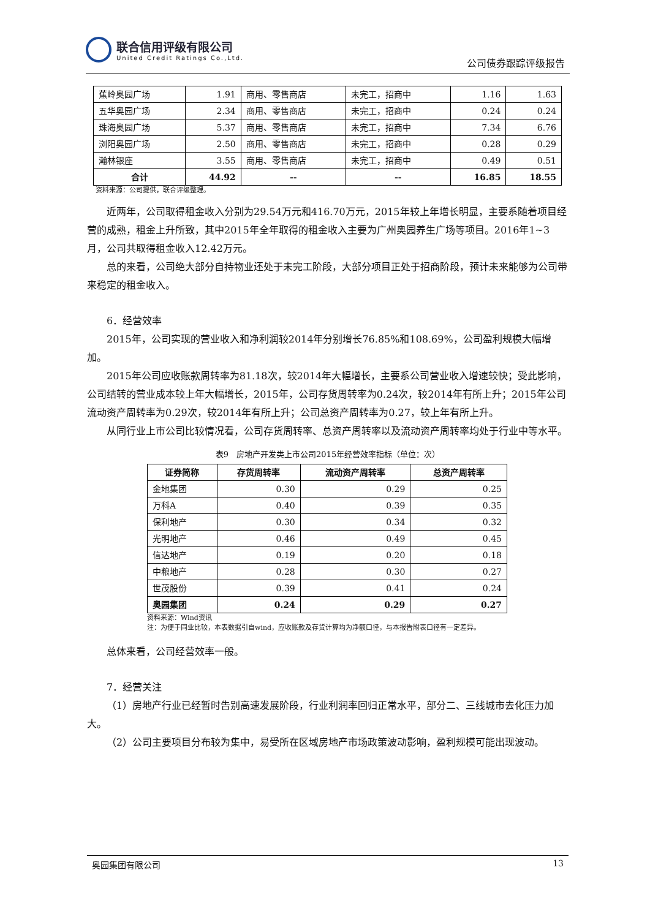联合信用评级有限公司
United Credit Ratings Co.,Ltd.
公司债券跟踪评级报告
| 蕉岭奥园广场 | 1.91 | 商用、零售商店 | 未完工，招商中 | 1.16 | 1.63 |
| 五华奥园广场 | 2.34 | 商用、零售商店 | 未完工，招商中 | 0.24 | 0.24 |
| 珠海奥园广场 | 5.37 | 商用、零售商店 | 未完工，招商中 | 7.34 | 6.76 |
| 浏阳奥园广场 | 2.50 | 商用、零售商店 | 未完工，招商中 | 0.28 | 0.29 |
| 瀚林银座 | 3.55 | 商用、零售商店 | 未完工，招商中 | 0.49 | 0.51 |
| 合计 | 44.92 | -- | -- | 16.85 | 18.55 |
资料来源：公司提供，联合评级整理。
近两年，公司取得租金收入分别为29.54万元和416.70万元，2015年较上年增长明显，主要系随着项目经营的成熟，租金上升所致，其中2015年全年取得的租金收入主要为广州奥园养生广场等项目。2016年1~3月，公司共取得租金收入12.42万元。
总的来看，公司绝大部分自持物业还处于未完工阶段，大部分项目正处于招商阶段，预计未来能够为公司带来稳定的租金收入。
6．经营效率
2015年，公司实现的营业收入和净利润较2014年分别增长76.85%和108.69%，公司盈利规模大幅增加。
2015年公司应收账款周转率为81.18次，较2014年大幅增长，主要系公司营业收入增速较快；受此影响，公司结转的营业成本较上年大幅增长，2015年，公司存货周转率为0.24次，较2014年有所上升；2015年公司流动资产周转率为0.29次，较2014年有所上升；公司总资产周转率为0.27，较上年有所上升。
从同行业上市公司比较情况看，公司存货周转率、总资产周转率以及流动资产周转率均处于行业中等水平。
表9　房地产开发类上市公司2015年经营效率指标（单位：次）
| 证券简称 | 存货周转率 | 流动资产周转率 | 总资产周转率 |
| --- | --- | --- | --- |
| 金地集团 | 0.30 | 0.29 | 0.25 |
| 万科A | 0.40 | 0.39 | 0.35 |
| 保利地产 | 0.30 | 0.34 | 0.32 |
| 光明地产 | 0.46 | 0.49 | 0.45 |
| 信达地产 | 0.19 | 0.20 | 0.18 |
| 中粮地产 | 0.28 | 0.30 | 0.27 |
| 世茂股份 | 0.39 | 0.41 | 0.24 |
| 奥园集团 | 0.24 | 0.29 | 0.27 |
资料来源：Wind资讯
注：为便于同业比较，本表数据引自wind，应收账款及存货计算均为净额口径，与本报告附表口径有一定差异。
总体来看，公司经营效率一般。
7．经营关注
（1）房地产行业已经暂时告别高速发展阶段，行业利润率回归正常水平，部分二、三线城市去化压力加大。
（2）公司主要项目分布较为集中，易受所在区域房地产市场政策波动影响，盈利规模可能出现波动。
奥园集团有限公司 13